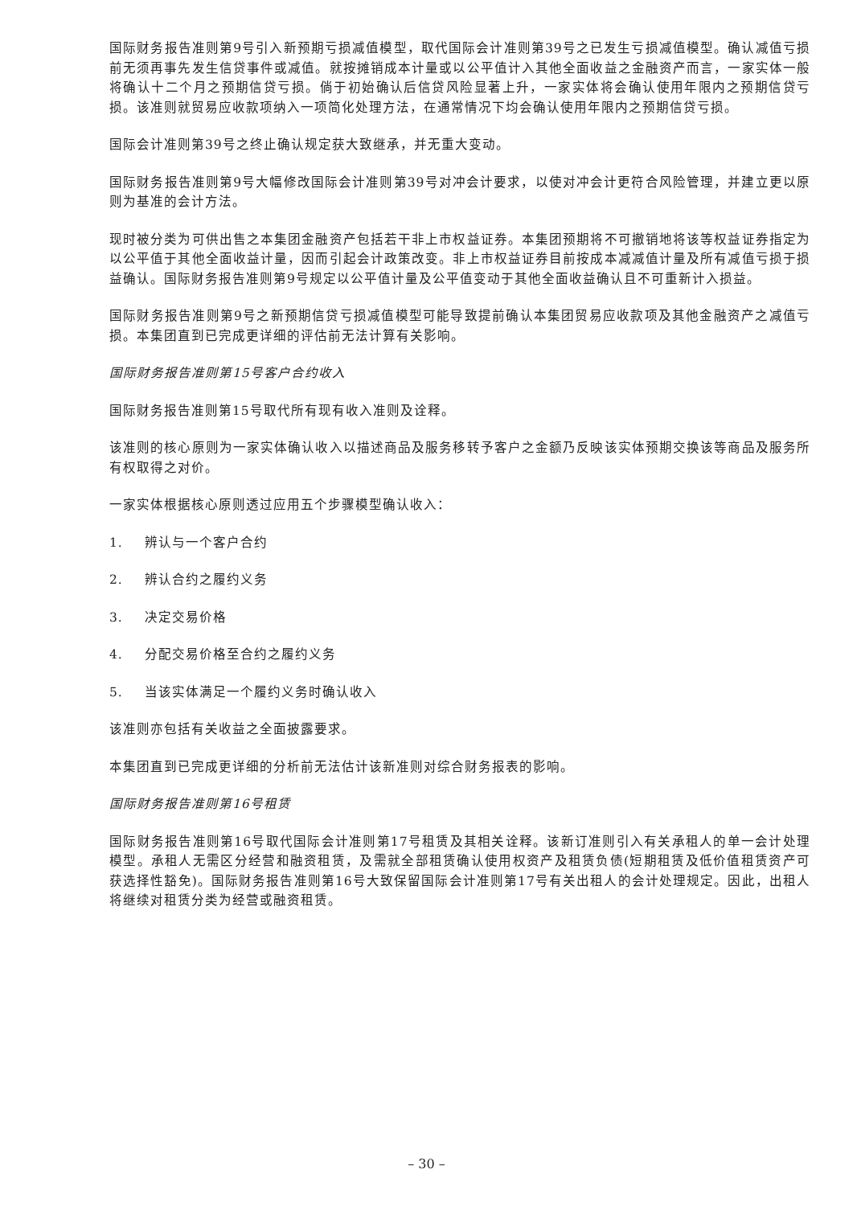国际财务报告准则第9号引入新预期亏损减值模型，取代国际会计准则第39号之已发生亏损减值模型。确认减值亏损前无须再事先发生信贷事件或减值。就按摊销成本计量或以公平值计入其他全面收益之金融资产而言，一家实体一般将确认十二个月之预期信贷亏损。倘于初始确认后信贷风险显著上升，一家实体将会确认使用年限内之预期信贷亏损。该准则就贸易应收款项纳入一项简化处理方法，在通常情况下均会确认使用年限内之预期信贷亏损。
国际会计准则第39号之终止确认规定获大致继承，并无重大变动。
国际财务报告准则第9号大幅修改国际会计准则第39号对冲会计要求，以使对冲会计更符合风险管理，并建立更以原则为基准的会计方法。
现时被分类为可供出售之本集团金融资产包括若干非上市权益证券。本集团预期将不可撤销地将该等权益证券指定为以公平值于其他全面收益计量，因而引起会计政策改变。非上市权益证券目前按成本减减值计量及所有减值亏损于损益确认。国际财务报告准则第9号规定以公平值计量及公平值变动于其他全面收益确认且不可重新计入损益。
国际财务报告准则第9号之新预期信贷亏损减值模型可能导致提前确认本集团贸易应收款项及其他金融资产之减值亏损。本集团直到已完成更详细的评估前无法计算有关影响。
国际财务报告准则第15号客户合约收入
国际财务报告准则第15号取代所有现有收入准则及诠释。
该准则的核心原则为一家实体确认收入以描述商品及服务移转予客户之金额乃反映该实体预期交换该等商品及服务所有权取得之对价。
一家实体根据核心原则透过应用五个步骤模型确认收入：
1. 辨认与一个客户合约
2. 辨认合约之履约义务
3. 决定交易价格
4. 分配交易价格至合约之履约义务
5. 当该实体满足一个履约义务时确认收入
该准则亦包括有关收益之全面披露要求。
本集团直到已完成更详细的分析前无法估计该新准则对综合财务报表的影响。
国际财务报告准则第16号租赁
国际财务报告准则第16号取代国际会计准则第17号租赁及其相关诠释。该新订准则引入有关承租人的单一会计处理模型。承租人无需区分经营和融资租赁，及需就全部租赁确认使用权资产及租赁负债(短期租赁及低价值租赁资产可获选择性豁免)。国际财务报告准则第16号大致保留国际会计准则第17号有关出租人的会计处理规定。因此，出租人将继续对租赁分类为经营或融资租赁。
– 30 –